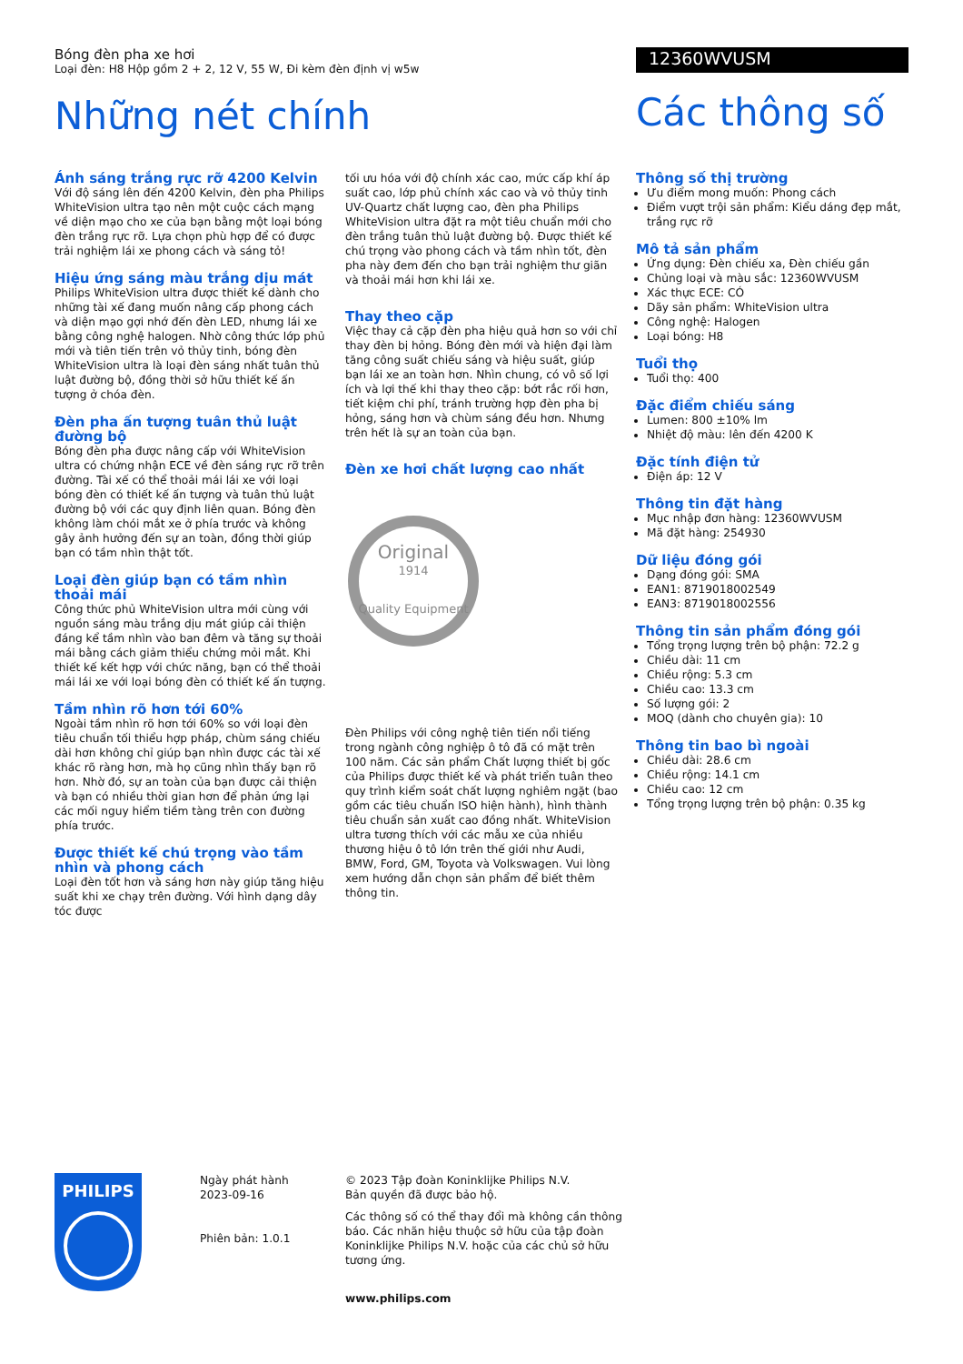Bóng đèn pha xe hơi
Loại đèn: H8 Hộp gồm 2 + 2, 12 V, 55 W, Đi kèm đèn định vị w5w
Những nét chính
12360WVUSM
Các thông số
Ánh sáng trắng rực rỡ 4200 Kelvin
Với độ sáng lên đến 4200 Kelvin, đèn pha Philips WhiteVision ultra tạo nên một cuộc cách mạng về diện mạo cho xe của bạn bằng một loại bóng đèn trắng rực rỡ. Lựa chọn phù hợp để có được trải nghiệm lái xe phong cách và sáng tỏ!
Hiệu ứng sáng màu trắng dịu mát
Philips WhiteVision ultra được thiết kế dành cho những tài xế đang muốn nâng cấp phong cách và diện mạo gợi nhớ đến đèn LED, nhưng lái xe bằng công nghệ halogen. Nhờ công thức lớp phủ mới và tiên tiến trên vỏ thủy tinh, bóng đèn WhiteVision ultra là loại đèn sáng nhất tuân thủ luật đường bộ, đồng thời sở hữu thiết kế ấn tượng ở chóa đèn.
Đèn pha ấn tượng tuân thủ luật đường bộ
Bóng đèn pha được nâng cấp với WhiteVision ultra có chứng nhận ECE về đèn sáng rực rỡ trên đường. Tài xế có thể thoải mái lái xe với loại bóng đèn có thiết kế ấn tượng và tuân thủ luật đường bộ với các quy định liên quan. Bóng đèn không làm chói mắt xe ở phía trước và không gây ảnh hưởng đến sự an toàn, đồng thời giúp bạn có tầm nhìn thật tốt.
Loại đèn giúp bạn có tầm nhìn thoải mái
Công thức phủ WhiteVision ultra mới cùng với nguồn sáng màu trắng dịu mát giúp cải thiện đáng kể tầm nhìn vào ban đêm và tăng sự thoải mái bằng cách giảm thiểu chứng mỏi mắt. Khi thiết kế kết hợp với chức năng, bạn có thể thoải mái lái xe với loại bóng đèn có thiết kế ấn tượng.
Tầm nhìn rõ hơn tới 60%
Ngoài tầm nhìn rõ hơn tới 60% so với loại đèn tiêu chuẩn tối thiểu hợp pháp, chùm sáng chiếu dài hơn không chỉ giúp bạn nhìn được các tài xế khác rõ ràng hơn, mà họ cũng nhìn thấy bạn rõ hơn. Nhờ đó, sự an toàn của bạn được cải thiện và bạn có nhiều thời gian hơn để phản ứng lại các mối nguy hiểm tiềm tàng trên con đường phía trước.
Được thiết kế chú trọng vào tầm nhìn và phong cách
Loại đèn tốt hơn và sáng hơn này giúp tăng hiệu suất khi xe chạy trên đường. Với hình dạng dây tóc được
tối ưu hóa với độ chính xác cao, mức cấp khí áp suất cao, lớp phủ chính xác cao và vỏ thủy tinh UV-Quartz chất lượng cao, đèn pha Philips WhiteVision ultra đặt ra một tiêu chuẩn mới cho đèn trắng tuân thủ luật đường bộ. Được thiết kế chú trọng vào phong cách và tầm nhìn tốt, đèn pha này đem đến cho bạn trải nghiệm thư giãn và thoải mái hơn khi lái xe.
Thay theo cặp
Việc thay cả cặp đèn pha hiệu quả hơn so với chỉ thay đèn bị hỏng. Bóng đèn mới và hiện đại làm tăng công suất chiếu sáng và hiệu suất, giúp bạn lái xe an toàn hơn. Nhìn chung, có vô số lợi ích và lợi thế khi thay theo cặp: bớt rắc rối hơn, tiết kiệm chi phí, tránh trường hợp đèn pha bị hỏng, sáng hơn và chùm sáng đều hơn. Nhưng trên hết là sự an toàn của bạn.
Đèn xe hơi chất lượng cao nhất
Original
1914
Quality Equipment
Đèn Philips với công nghệ tiên tiến nổi tiếng trong ngành công nghiệp ô tô đã có mặt trên 100 năm. Các sản phẩm Chất lượng thiết bị gốc của Philips được thiết kế và phát triển tuân theo quy trình kiểm soát chất lượng nghiêm ngặt (bao gồm các tiêu chuẩn ISO hiện hành), hình thành tiêu chuẩn sản xuất cao đồng nhất. WhiteVision ultra tương thích với các mẫu xe của nhiều thương hiệu ô tô lớn trên thế giới như Audi, BMW, Ford, GM, Toyota và Volkswagen. Vui lòng xem hướng dẫn chọn sản phẩm để biết thêm thông tin.
Thông số thị trường
Ưu điểm mong muốn: Phong cách
Điểm vượt trội sản phẩm: Kiểu dáng đẹp mắt, trắng rực rỡ
Mô tả sản phẩm
Ứng dụng: Đèn chiếu xa, Đèn chiếu gần
Chủng loại và màu sắc: 12360WVUSM
Xác thực ECE: CÓ
Dãy sản phẩm: WhiteVision ultra
Công nghệ: Halogen
Loại bóng: H8
Tuổi thọ
Tuổi thọ: 400
Đặc điểm chiếu sáng
Lumen: 800 ±10% lm
Nhiệt độ màu: lên đến 4200 K
Đặc tính điện tử
Điện áp: 12 V
Thông tin đặt hàng
Mục nhập đơn hàng: 12360WVUSM
Mã đặt hàng: 254930
Dữ liệu đóng gói
Dạng đóng gói: SMA
EAN1: 8719018002549
EAN3: 8719018002556
Thông tin sản phẩm đóng gói
Tổng trọng lượng trên bộ phận: 72.2 g
Chiều dài: 11 cm
Chiều rộng: 5.3 cm
Chiều cao: 13.3 cm
Số lượng gói: 2
MOQ (dành cho chuyên gia): 10
Thông tin bao bì ngoài
Chiều dài: 28.6 cm
Chiều rộng: 14.1 cm
Chiều cao: 12 cm
Tổng trọng lượng trên bộ phận: 0.35 kg
PHILIPS
Ngày phát hành
2023-09-16
Phiên bản: 1.0.1
© 2023 Tập đoàn Koninklijke Philips N.V.
Bản quyền đã được bảo hộ.
Các thông số có thể thay đổi mà không cần thông báo. Các nhãn hiệu thuộc sở hữu của tập đoàn Koninklijke Philips N.V. hoặc của các chủ sở hữu tương ứng.
www.philips.com